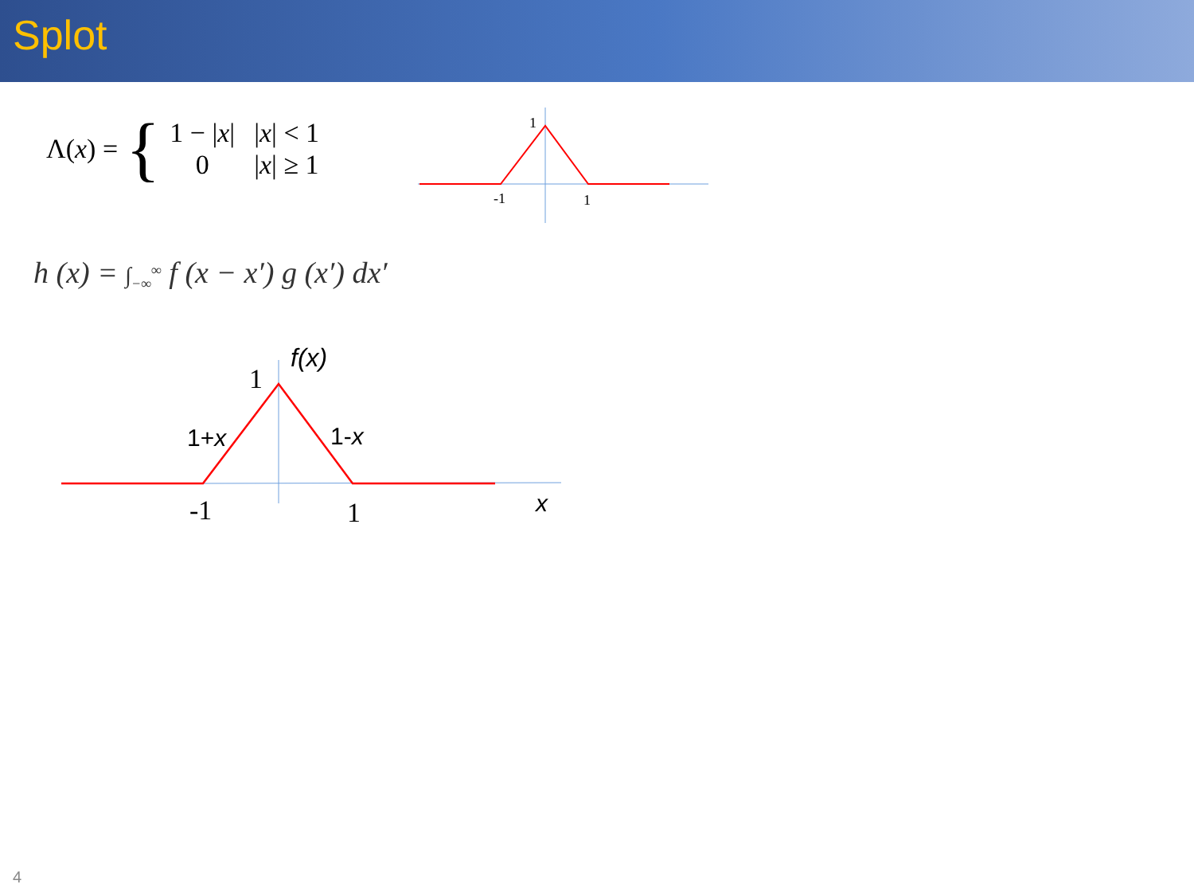Splot
Λ(x) = {
| 1 − / x / | / x / < 1 |
| 0 | / x / ≥ 1 |
1
-1
1
h (x) = ∫<sub>−∞</sub><sup>∞</sup> f (x − x′) g (x′) dx′
1
-1
1
f(x)
1+x
1-x
x
4